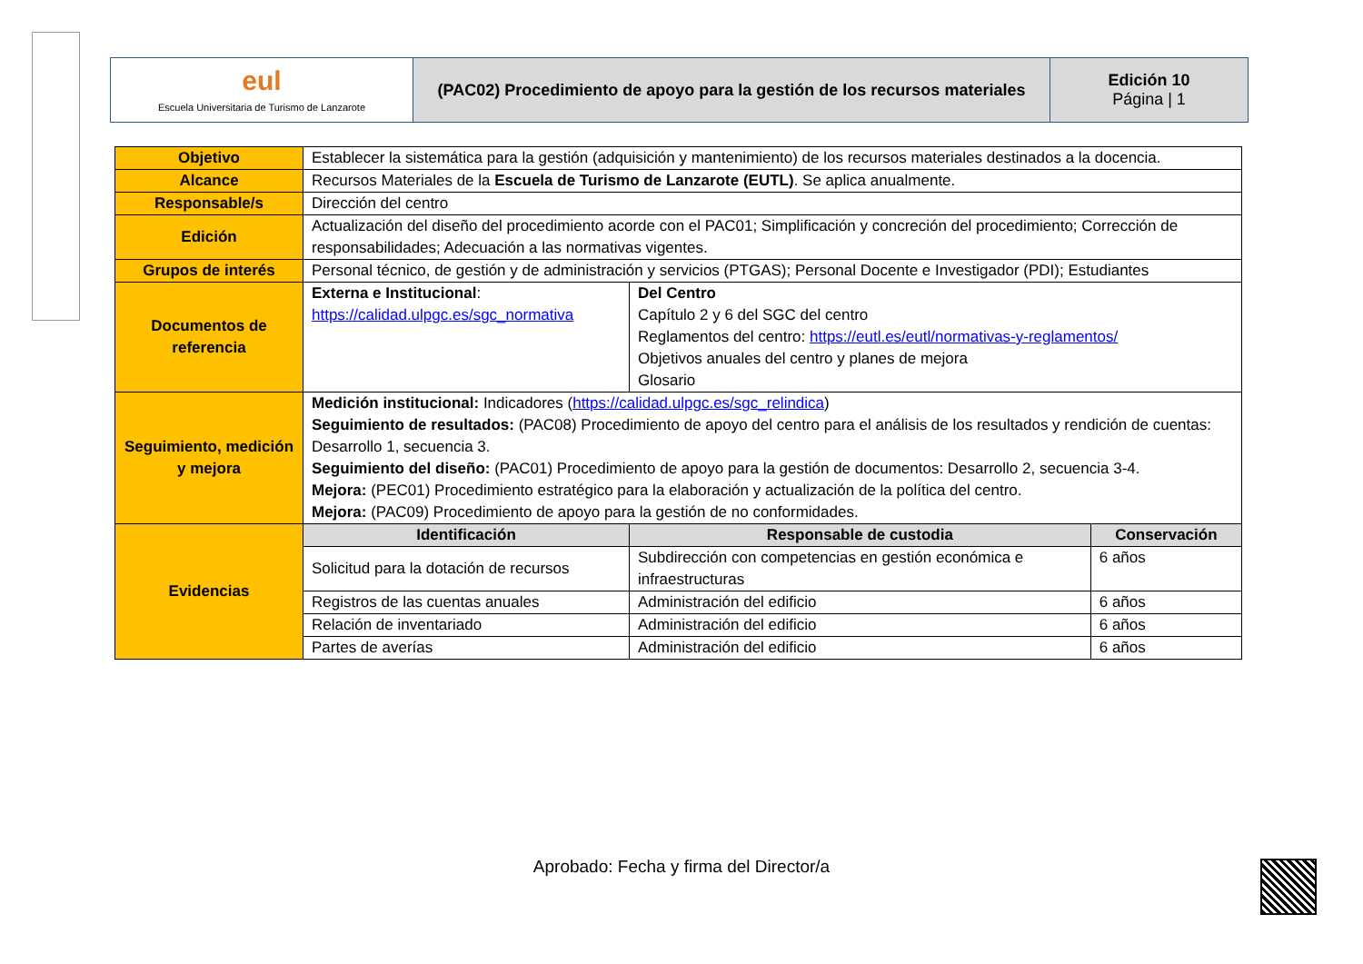| eul Escuela Universitaria de Turismo de Lanzarote | (PAC02) Procedimiento de apoyo para la gestión de los recursos materiales | Edición 10 Página / 1 |
| Objetivo | Establecer la sistemática para la gestión (adquisición y mantenimiento) de los recursos materiales destinados a la docencia. | | |
| Alcance | Recursos Materiales de la Escuela de Turismo de Lanzarote (EUTL) . Se aplica anualmente. | | |
| Responsable/s | Dirección del centro | | |
| Edición | Actualización del diseño del procedimiento acorde con el PAC01; Simplificación y concreción del procedimiento; Corrección de responsabilidades; Adecuación a las normativas vigentes. | | |
| Grupos de interés | Personal técnico, de gestión y de administración y servicios (PTGAS); Personal Docente e Investigador (PDI); Estudiantes | | |
| Documentos de referencia | Externa e Institucional : https://calidad.ulpgc.es/sgc_normativa | Del Centro Capítulo 2 y 6 del SGC del centro Reglamentos del centro: https://eutl.es/eutl/normativas-y-reglamentos/ Objetivos anuales del centro y planes de mejora Glosario | |
| Seguimiento, medición y mejora | Medición institucional: Indicadores ( https://calidad.ulpgc.es/sgc_relindica ) Seguimiento de resultados: (PAC08) Procedimiento de apoyo del centro para el análisis de los resultados y rendición de cuentas: Desarrollo 1, secuencia 3. Seguimiento del diseño: (PAC01) Procedimiento de apoyo para la gestión de documentos: Desarrollo 2, secuencia 3-4. Mejora: (PEC01) Procedimiento estratégico para la elaboración y actualización de la política del centro. Mejora: (PAC09) Procedimiento de apoyo para la gestión de no conformidades. | | |
| Evidencias | Identificación | Responsable de custodia | Conservación |
| | Solicitud para la dotación de recursos | Subdirección con competencias en gestión económica e infraestructuras | 6 años |
| | Registros de las cuentas anuales | Administración del edificio | 6 años |
| | Relación de inventariado | Administración del edificio | 6 años |
| | Partes de averías | Administración del edificio | 6 años |
Aprobado: Fecha y firma del Director/a